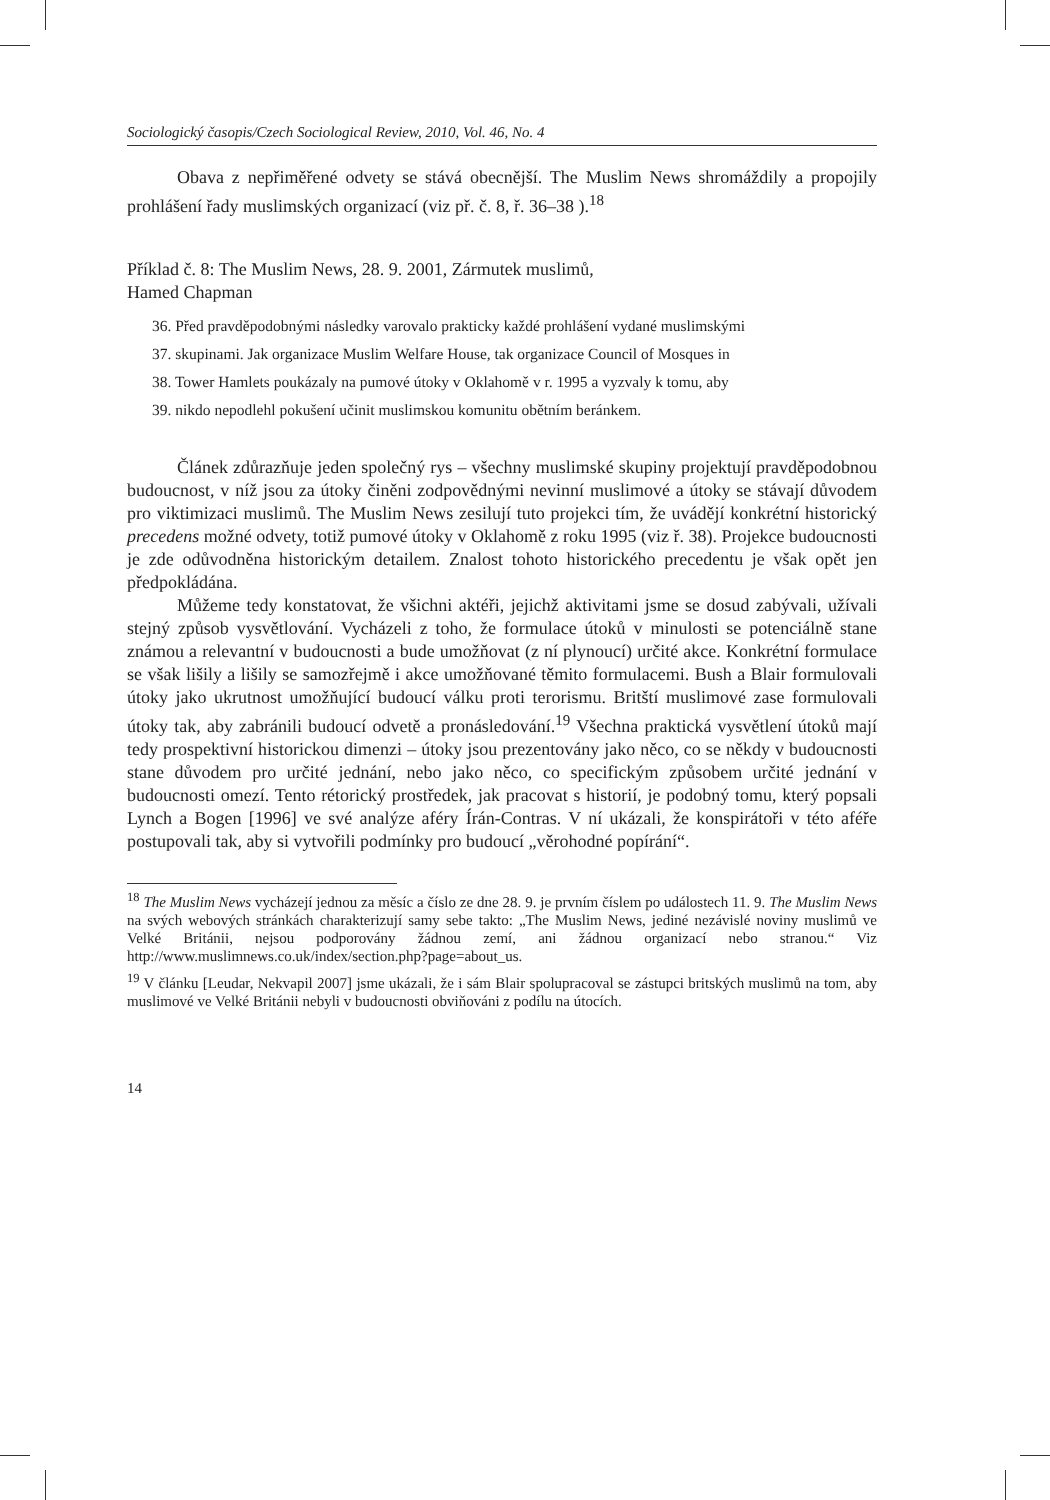Sociologický časopis/Czech Sociological Review, 2010, Vol. 46, No. 4
Obava z nepřiměřené odvety se stává obecnější. The Muslim News shromáždily a propojily prohlášení řady muslimských organizací (viz př. č. 8, ř. 36–38 ).<sup>18</sup>
Příklad č. 8: The Muslim News, 28. 9. 2001, Zármutek muslimů,
Hamed Chapman
36. Před pravděpodobnými následky varovalo prakticky každé prohlášení vydané muslimskými
37. skupinami. Jak organizace Muslim Welfare House, tak organizace Council of Mosques in
38. Tower Hamlets poukázaly na pumové útoky v Oklahomě v r. 1995 a vyzvaly k tomu, aby
39. nikdo nepodlehl pokušení učinit muslimskou komunitu obětním beránkem.
Článek zdůrazňuje jeden společný rys – všechny muslimské skupiny projektují pravděpodobnou budoucnost, v níž jsou za útoky činěni zodpovědnými nevinní muslimové a útoky se stávají důvodem pro viktimizaci muslimů. The Muslim News zesilují tuto projekci tím, že uvádějí konkrétní historický precedens možné odvety, totiž pumové útoky v Oklahomě z roku 1995 (viz ř. 38). Projekce budoucnosti je zde odůvodněna historickým detailem. Znalost tohoto historického precedentu je však opět jen předpokládána.
Můžeme tedy konstatovat, že všichni aktéři, jejichž aktivitami jsme se dosud zabývali, užívali stejný způsob vysvětlování. Vycházeli z toho, že formulace útoků v minulosti se potenciálně stane známou a relevantní v budoucnosti a bude umožňovat (z ní plynoucí) určité akce. Konkrétní formulace se však lišily a lišily se samozřejmě i akce umožňované těmito formulacemi. Bush a Blair formulovali útoky jako ukrutnost umožňující budoucí válku proti terorismu. Britští muslimové zase formulovali útoky tak, aby zabránili budoucí odvetě a pronásledování.<sup>19</sup> Všechna praktická vysvětlení útoků mají tedy prospektivní historickou dimenzi – útoky jsou prezentovány jako něco, co se někdy v budoucnosti stane důvodem pro určité jednání, nebo jako něco, co specifickým způsobem určité jednání v budoucnosti omezí. Tento rétorický prostředek, jak pracovat s historií, je podobný tomu, který popsali Lynch a Bogen [1996] ve své analýze aféry Írán-Contras. V ní ukázali, že konspirátoři v této aféře postupovali tak, aby si vytvořili podmínky pro budoucí „věrohodné popírání“.
<sup>18</sup> The Muslim News vycházejí jednou za měsíc a číslo ze dne 28. 9. je prvním číslem po událostech 11. 9. The Muslim News na svých webových stránkách charakterizují samy sebe takto: „The Muslim News, jediné nezávislé noviny muslimů ve Velké Británii, nejsou podporovány žádnou zemí, ani žádnou organizací nebo stranou.“ Viz http://www.muslimnews.co.uk/index/section.php?page=about_us.
<sup>19</sup> V článku [Leudar, Nekvapil 2007] jsme ukázali, že i sám Blair spolupracoval se zástupci britských muslimů na tom, aby muslimové ve Velké Británii nebyli v budoucnosti obviňováni z podílu na útocích.
14